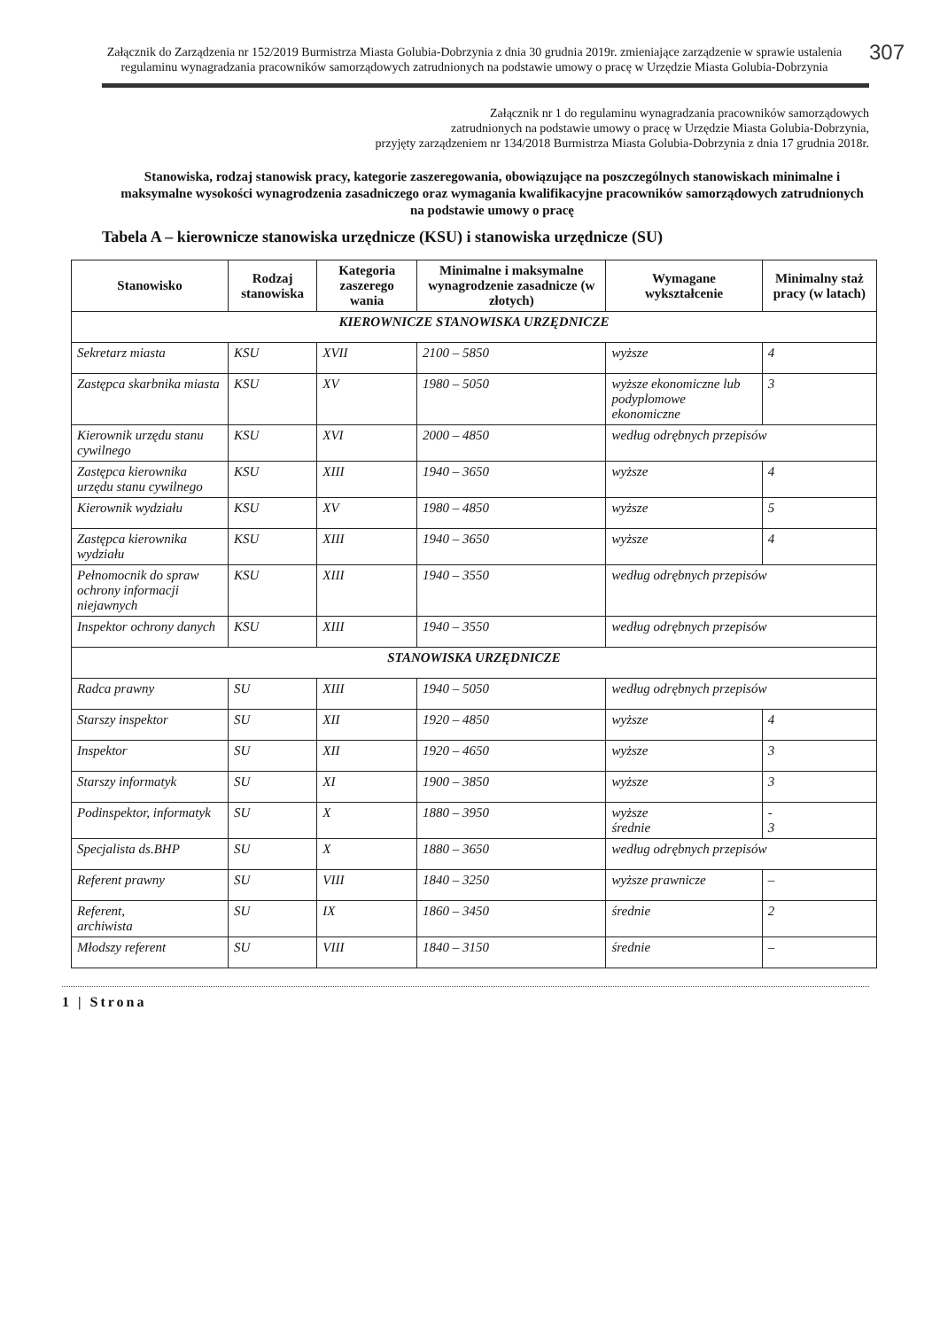307
Załącznik do Zarządzenia nr 152/2019 Burmistrza Miasta Golubia-Dobrzynia z dnia 30 grudnia 2019r. zmieniające zarządzenie w sprawie ustalenia regulaminu wynagradzania pracowników samorządowych zatrudnionych na podstawie umowy o pracę w Urzędzie Miasta Golubia-Dobrzynia
Załącznik nr 1 do regulaminu wynagradzania pracowników samorządowych
zatrudnionych na podstawie umowy o pracę w Urzędzie Miasta Golubia-Dobrzynia,
przyjęty zarządzeniem nr 134/2018 Burmistrza Miasta Golubia-Dobrzynia z dnia 17 grudnia 2018r.
Stanowiska, rodzaj stanowisk pracy, kategorie zaszeregowania, obowiązujące na poszczególnych stanowiskach minimalne i maksymalne wysokości wynagrodzenia zasadniczego oraz wymagania kwalifikacyjne pracowników samorządowych zatrudnionych na podstawie umowy o pracę
Tabela A – kierownicze stanowiska urzędnicze (KSU) i stanowiska urzędnicze (SU)
| Stanowisko | Rodzaj stanowiska | Kategoria zaszerego wania | Minimalne i maksymalne wynagrodzenie zasadnicze (w złotych) | Wymagane wykształcenie | Minimalny staż pracy (w latach) |
| --- | --- | --- | --- | --- | --- |
| KIEROWNICZE STANOWISKA URZĘDNICZE | | | | | |
| Sekretarz miasta | KSU | XVII | 2100 – 5850 | wyższe | 4 |
| Zastępca skarbnika miasta | KSU | XV | 1980 – 5050 | wyższe ekonomiczne lub podyplomowe ekonomiczne | 3 |
| Kierownik urzędu stanu cywilnego | KSU | XVI | 2000 – 4850 | według odrębnych przepisów | |
| Zastępca kierownika urzędu stanu cywilnego | KSU | XIII | 1940 – 3650 | wyższe | 4 |
| Kierownik wydziału | KSU | XV | 1980 – 4850 | wyższe | 5 |
| Zastępca kierownika wydziału | KSU | XIII | 1940 – 3650 | wyższe | 4 |
| Pełnomocnik do spraw ochrony informacji niejawnych | KSU | XIII | 1940 – 3550 | według odrębnych przepisów | |
| Inspektor ochrony danych | KSU | XIII | 1940 – 3550 | według odrębnych przepisów | |
| STANOWISKA URZĘDNICZE | | | | | |
| Radca prawny | SU | XIII | 1940 – 5050 | według odrębnych przepisów | |
| Starszy inspektor | SU | XII | 1920 – 4850 | wyższe | 4 |
| Inspektor | SU | XII | 1920 – 4650 | wyższe | 3 |
| Starszy informatyk | SU | XI | 1900 – 3850 | wyższe | 3 |
| Podinspektor, informatyk | SU | X | 1880 – 3950 | wyższe średnie | - 3 |
| Specjalista ds.BHP | SU | X | 1880 – 3650 | według odrębnych przepisów | |
| Referent prawny | SU | VIII | 1840 – 3250 | wyższe prawnicze | – |
| Referent, archiwista | SU | IX | 1860 – 3450 | średnie | 2 |
| Młodszy referent | SU | VIII | 1840 – 3150 | średnie | – |
1 | Strona